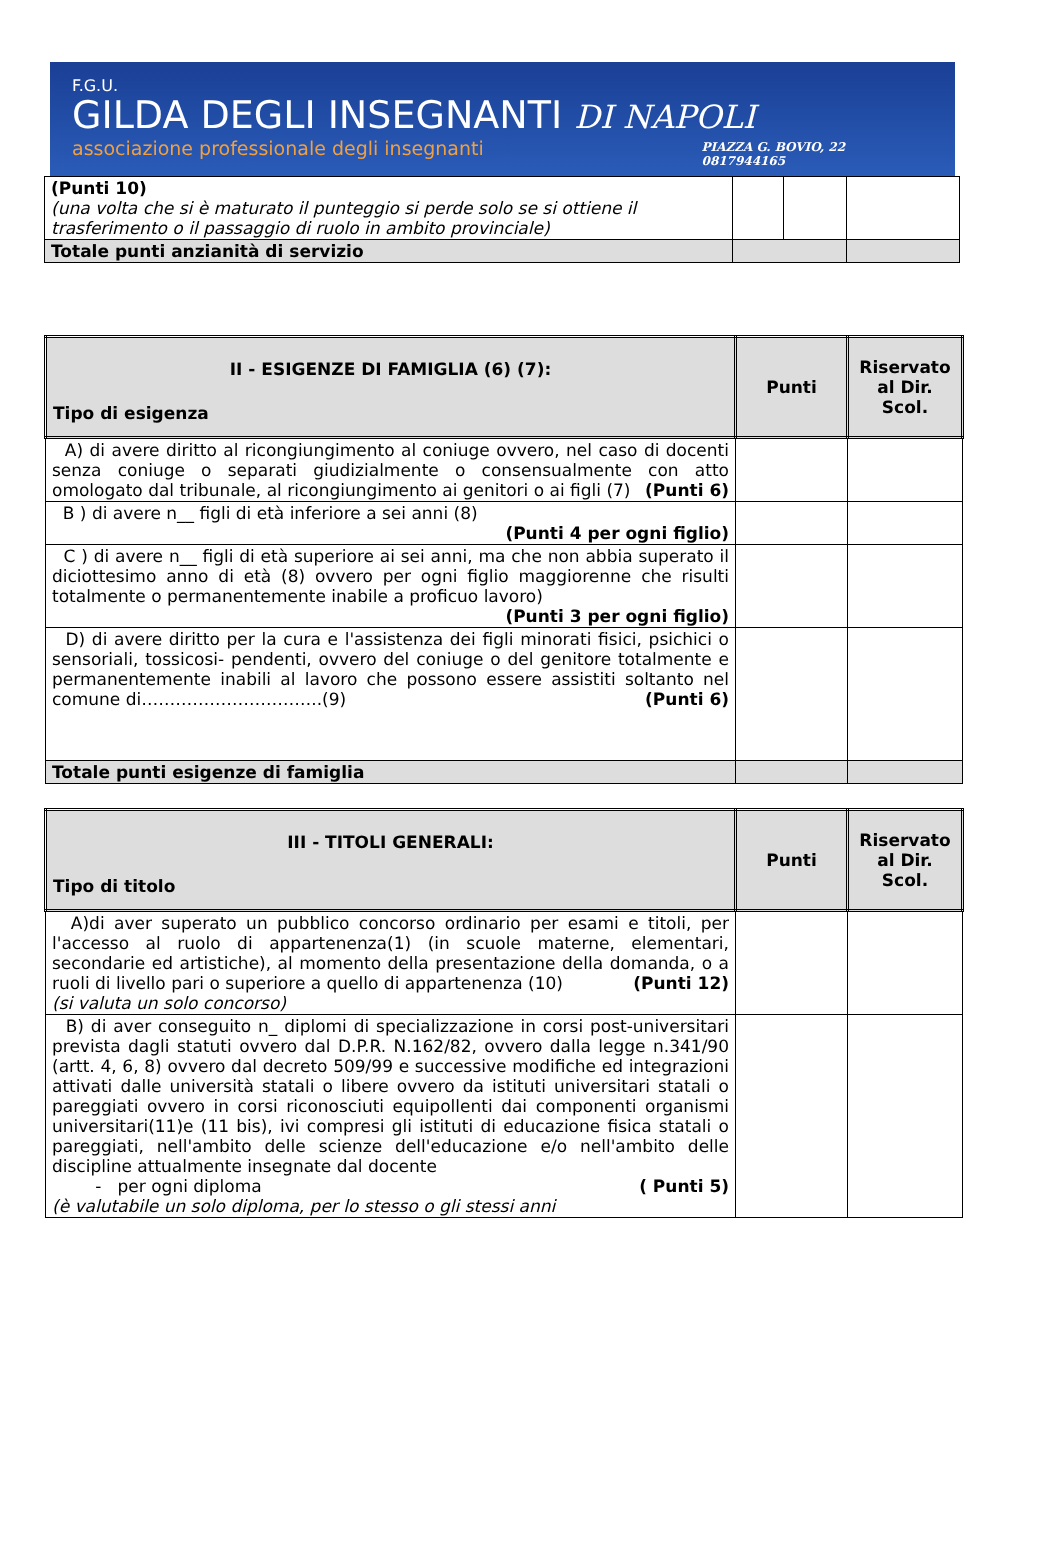F.G.U.
GILDA DEGLI INSEGNANTI DI NAPOLI
associazione professionale degli insegnanti
PIAZZA G. BOVIO, 22
0817944165
| (Punti 10) (una volta che si è maturato il punteggio si perde solo se si ottiene il trasferimento o il passaggio di ruolo in ambito provinciale) | | | |
| Totale punti anzianità di servizio | | | |
| II - ESIGENZE DI FAMIGLIA (6) (7): Tipo di esigenza | Punti | Riservato al Dir. Scol. |
| --- | --- | --- |
| A) di avere diritto al ricongiungimento al coniuge ovvero, nel caso di docenti senza coniuge o separati giudizialmente o consensualmente con atto omologato dal tribunale, al ricongiungimento ai genitori o ai figli (7) (Punti 6) | | |
| B ) di avere n__ figli di età inferiore a sei anni (8) (Punti 4 per ogni figlio) | | |
| C ) di avere n__ figli di età superiore ai sei anni, ma che non abbia superato il diciottesimo anno di età (8) ovvero per ogni figlio maggiorenne che risulti totalmente o permanentemente inabile a proficuo lavoro) (Punti 3 per ogni figlio) | | |
| D) di avere diritto per la cura e l'assistenza dei figli minorati fisici, psichici o sensoriali, tossicosi- pendenti, ovvero del coniuge o del genitore totalmente e permanentemente inabili al lavoro che possono essere assistiti soltanto nel comune di…………………………..(9) (Punti 6) | | |
| Totale punti esigenze di famiglia | | |
| III - TITOLI GENERALI: Tipo di titolo | Punti | Riservato al Dir. Scol. |
| --- | --- | --- |
| A)di aver superato un pubblico concorso ordinario per esami e titoli, per l'accesso al ruolo di appartenenza(1) (in scuole materne, elementari, secondarie ed artistiche), al momento della presentazione della domanda, o a ruoli di livello pari o superiore a quello di appartenenza (10) (Punti 12) (si valuta un solo concorso) | | |
| B) di aver conseguito n_ diplomi di specializzazione in corsi post-universitari prevista dagli statuti ovvero dal D.P.R. N.162/82, ovvero dalla legge n.341/90 (artt. 4, 6, 8) ovvero dal decreto 509/99 e successive modifiche ed integrazioni attivati dalle università statali o libere ovvero da istituti universitari statali o pareggiati ovvero in corsi riconosciuti equipollenti dai componenti organismi universitari(11)e (11 bis), ivi compresi gli istituti di educazione fisica statali o pareggiati, nell'ambito delle scienze dell'educazione e/o nell'ambito delle discipline attualmente insegnate dal docente - per ogni diploma ( Punti 5) (è valutabile un solo diploma, per lo stesso o gli stessi anni | | |